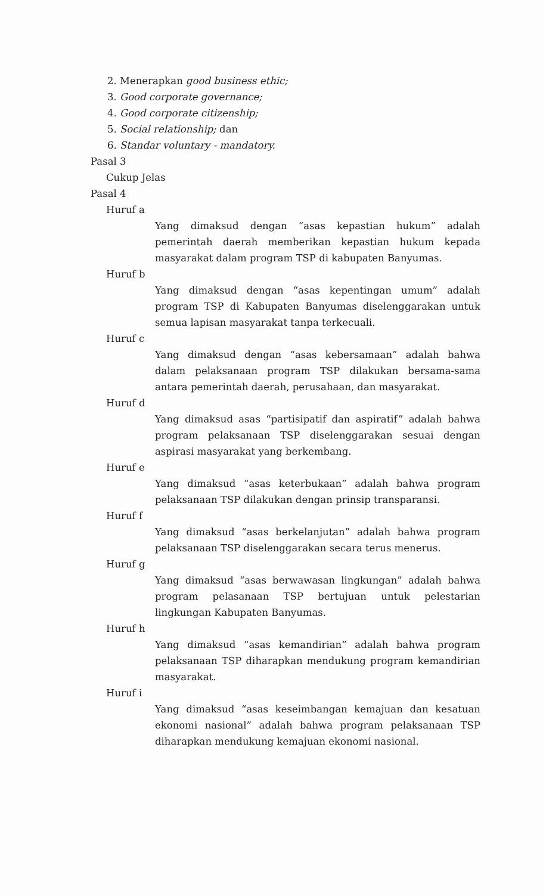2. Menerapkan good business ethic;
3. Good corporate governance;
4. Good corporate citizenship;
5. Social relationship; dan
6. Standar voluntary - mandatory.
Pasal 3
Cukup Jelas
Pasal 4
Huruf a
Yang dimaksud dengan “asas kepastian hukum” adalah pemerintah daerah memberikan kepastian hukum kepada masyarakat dalam program TSP di kabupaten Banyumas.
Huruf b
Yang dimaksud dengan “asas kepentingan umum” adalah program TSP di Kabupaten Banyumas diselenggarakan untuk semua lapisan masyarakat tanpa terkecuali.
Huruf c
Yang dimaksud dengan “asas kebersamaan” adalah bahwa dalam pelaksanaan program TSP dilakukan bersama-sama antara pemerintah daerah, perusahaan, dan masyarakat.
Huruf d
Yang dimaksud asas “partisipatif dan aspiratif” adalah bahwa program pelaksanaan TSP diselenggarakan sesuai dengan aspirasi masyarakat yang berkembang.
Huruf e
Yang dimaksud “asas keterbukaan” adalah bahwa program pelaksanaan TSP dilakukan dengan prinsip transparansi.
Huruf f
Yang dimaksud “asas berkelanjutan” adalah bahwa program pelaksanaan TSP diselenggarakan secara terus menerus.
Huruf g
Yang dimaksud “asas berwawasan lingkungan” adalah bahwa program pelasanaan TSP bertujuan untuk pelestarian lingkungan Kabupaten Banyumas.
Huruf h
Yang dimaksud “asas kemandirian” adalah bahwa program pelaksanaan TSP diharapkan mendukung program kemandirian masyarakat.
Huruf i
Yang dimaksud “asas keseimbangan kemajuan dan kesatuan ekonomi nasional” adalah bahwa program pelaksanaan TSP diharapkan mendukung kemajuan ekonomi nasional.